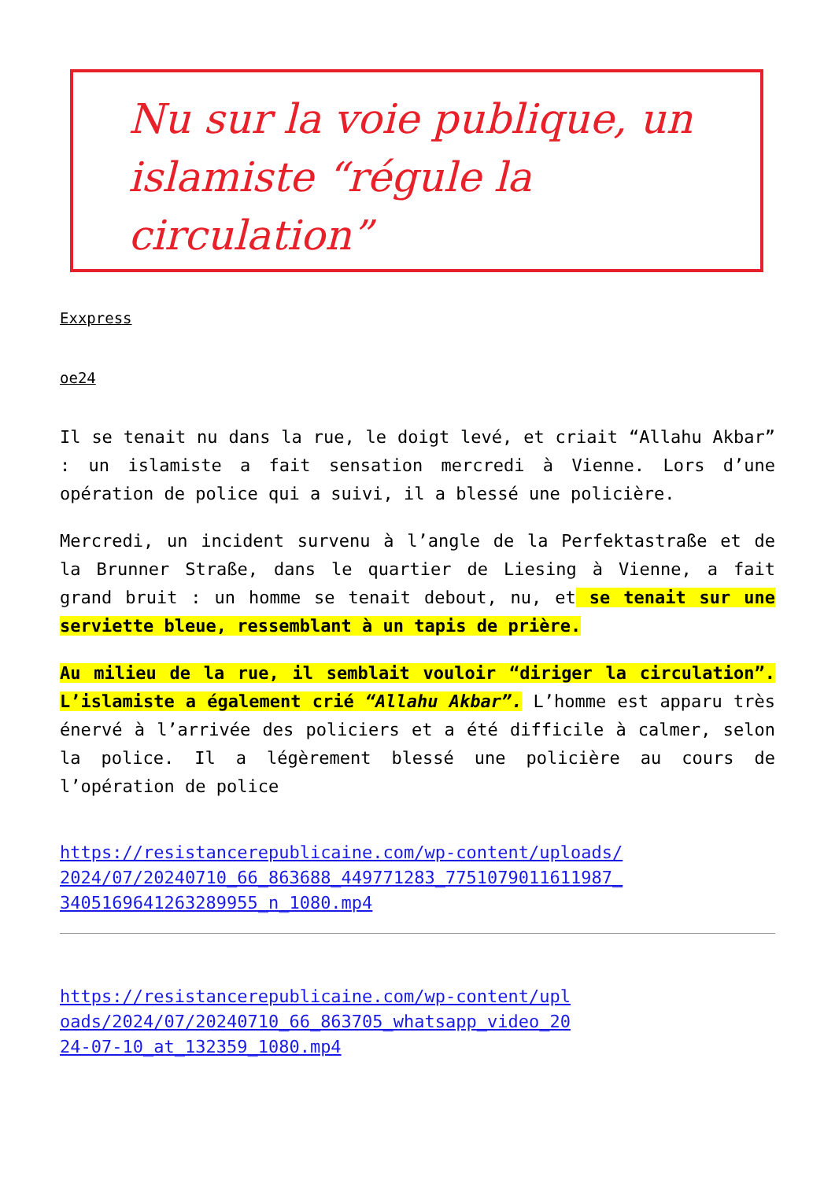Nu sur la voie publique, un islamiste “régule la circulation”
Exxpress
oe24
Il se tenait nu dans la rue, le doigt levé, et criait “Allahu Akbar” : un islamiste a fait sensation mercredi à Vienne. Lors d’une opération de police qui a suivi, il a blessé une policière.
Mercredi, un incident survenu à l’angle de la Perfektastraße et de la Brunner Straße, dans le quartier de Liesing à Vienne, a fait grand bruit : un homme se tenait debout, nu, et se tenait sur une serviette bleue, ressemblant à un tapis de prière.
Au milieu de la rue, il semblait vouloir “diriger la circulation”. L’islamiste a également crié “Allahu Akbar”. L’homme est apparu très énervé à l’arrivée des policiers et a été difficile à calmer, selon la police. Il a légèrement blessé une policière au cours de l’opération de police
https://resistancerepublicaine.com/wp-content/uploads/2024/07/20240710_66_863688_449771283_7751079011611987_3405169641263289955_n_1080.mp4
https://resistancerepublicaine.com/wp-content/uploads/2024/07/20240710_66_863705_whatsapp_video_2024-07-10_at_132359_1080.mp4